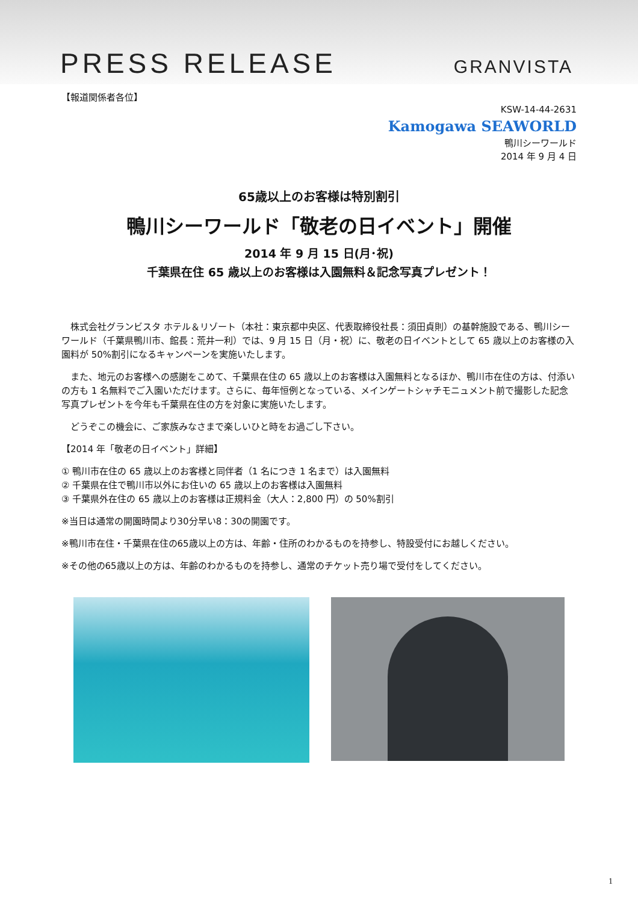PRESS RELEASE
GRANVISTA
【報道関係者各位】
KSW-14-44-2631
Kamogawa SEAWORLD
鴨川シーワールド
2014 年 9 月 4 日
65歳以上のお客様は特別割引
鴨川シーワールド「敬老の日イベント」開催
2014 年 9 月 15 日(月･祝)
千葉県在住 65 歳以上のお客様は入園無料＆記念写真プレゼント！
株式会社グランビスタ ホテル＆リゾート（本社：東京都中央区、代表取締役社長：須田貞則）の基幹施設である、鴨川シーワールド（千葉県鴨川市、館長：荒井一利）では、9 月 15 日（月・祝）に、敬老の日イベントとして 65 歳以上のお客様の入園料が 50%割引になるキャンペーンを実施いたします。
また、地元のお客様への感謝をこめて、千葉県在住の 65 歳以上のお客様は入園無料となるほか、鴨川市在住の方は、付添いの方も 1 名無料でご入園いただけます。さらに、毎年恒例となっている、メインゲートシャチモニュメント前で撮影した記念写真プレゼントを今年も千葉県在住の方を対象に実施いたします。
どうぞこの機会に、ご家族みなさまで楽しいひと時をお過ごし下さい。
【2014 年「敬老の日イベント」詳細】
① 鴨川市在住の 65 歳以上のお客様と同伴者（1 名につき 1 名まで）は入園無料
② 千葉県在住で鴨川市以外にお住いの 65 歳以上のお客様は入園無料
③ 千葉県外在住の 65 歳以上のお客様は正規料金（大人：2,800 円）の 50%割引
※当日は通常の開園時間より30分早い8：30の開園です。
※鴨川市在住・千葉県在住の65歳以上の方は、年齢・住所のわかるものを持参し、特設受付にお越しください。
※その他の65歳以上の方は、年齢のわかるものを持参し、通常のチケット売り場で受付をしてください。
1